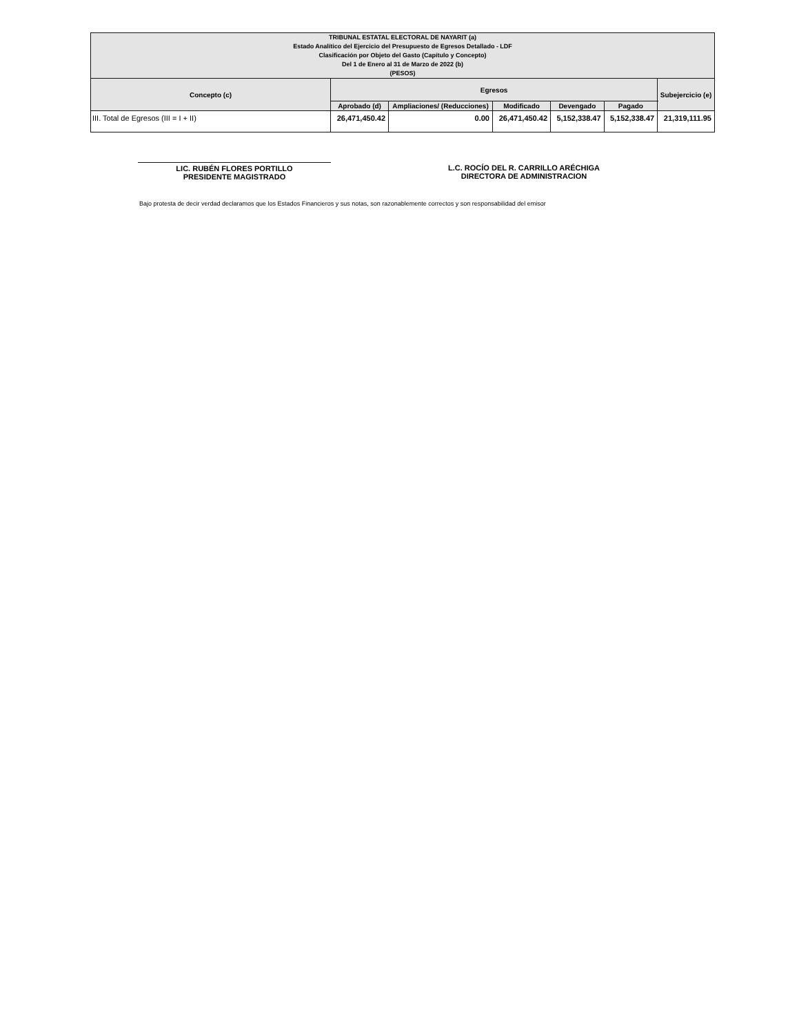| TRIBUNAL ESTATAL ELECTORAL DE NAYARIT (a) Estado Analítico del Ejercicio del Presupuesto de Egresos Detallado - LDF Clasificación por Objeto del Gasto (Capítulo y Concepto) Del 1 de Enero al 31 de Marzo de 2022 (b) (PESOS) | | | | | | |
| --- | --- | --- | --- | --- | --- | --- |
| Concepto (c) | Egresos | | | | | Subejercicio (e) |
| | Aprobado (d) | Ampliaciones/ (Reducciones) | Modificado | Devengado | Pagado | |
| III. Total de Egresos (III = I + II) | 26,471,450.42 | 0.00 | 26,471,450.42 | 5,152,338.47 | 5,152,338.47 | 21,319,111.95 |
LIC. RUBÉN FLORES PORTILLO
PRESIDENTE MAGISTRADO
L.C. ROCÍO DEL R. CARRILLO ARÉCHIGA
DIRECTORA DE ADMINISTRACION
Bajo protesta de decir verdad declaramos que los Estados Financieros y sus notas, son razonablemente correctos y son responsabilidad del emisor